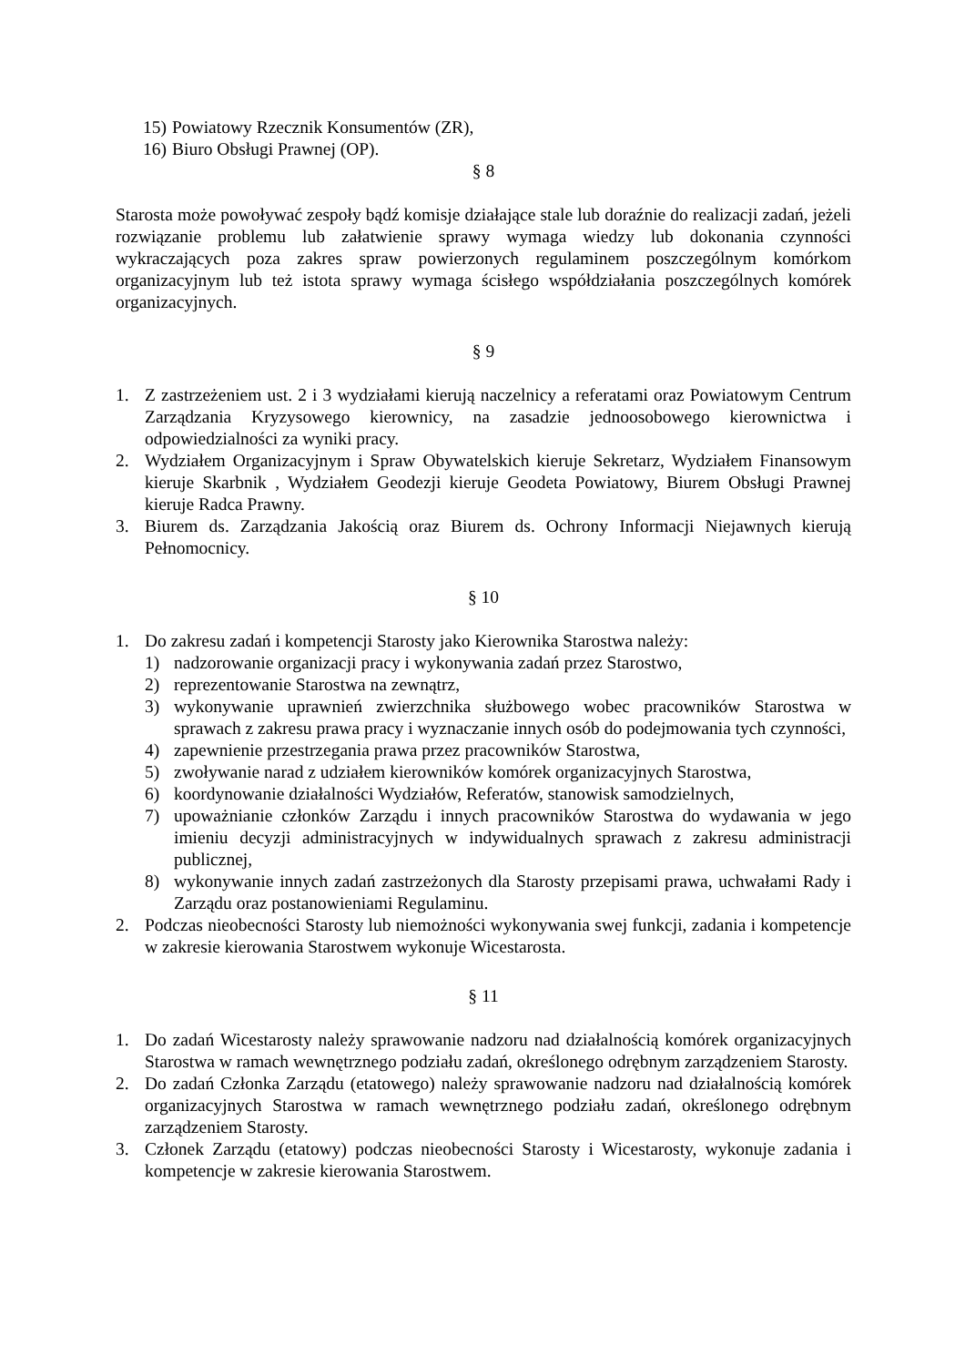15) Powiatowy Rzecznik Konsumentów (ZR),
16) Biuro Obsługi Prawnej (OP).
§ 8
Starosta może powoływać zespoły bądź komisje działające stale lub doraźnie do realizacji zadań, jeżeli rozwiązanie problemu lub załatwienie sprawy wymaga wiedzy lub dokonania czynności wykraczających poza zakres spraw powierzonych regulaminem poszczególnym komórkom organizacyjnym lub też istota sprawy wymaga ścisłego współdziałania poszczególnych komórek organizacyjnych.
§ 9
1. Z zastrzeżeniem ust. 2 i 3 wydziałami kierują naczelnicy a referatami oraz Powiatowym Centrum Zarządzania Kryzysowego kierownicy, na zasadzie jednoosobowego kierownictwa i odpowiedzialności za wyniki pracy.
2. Wydziałem Organizacyjnym i Spraw Obywatelskich kieruje Sekretarz, Wydziałem Finansowym kieruje Skarbnik , Wydziałem Geodezji kieruje Geodeta Powiatowy, Biurem Obsługi Prawnej kieruje Radca Prawny.
3. Biurem ds. Zarządzania Jakością oraz Biurem ds. Ochrony Informacji Niejawnych kierują Pełnomocnicy.
§ 10
1. Do zakresu zadań i kompetencji Starosty jako Kierownika Starostwa należy:
1) nadzorowanie organizacji pracy i wykonywania zadań przez Starostwo,
2) reprezentowanie Starostwa na zewnątrz,
3) wykonywanie uprawnień zwierzchnika służbowego wobec pracowników Starostwa w sprawach z zakresu prawa pracy i wyznaczanie innych osób do podejmowania tych czynności,
4) zapewnienie przestrzegania prawa przez pracowników Starostwa,
5) zwoływanie narad z udziałem kierowników komórek organizacyjnych Starostwa,
6) koordynowanie działalności Wydziałów, Referatów, stanowisk samodzielnych,
7) upoważnianie członków Zarządu i innych pracowników Starostwa do wydawania w jego imieniu decyzji administracyjnych w indywidualnych sprawach z zakresu administracji publicznej,
8) wykonywanie innych zadań zastrzeżonych dla Starosty przepisami prawa, uchwałami Rady i Zarządu oraz postanowieniami Regulaminu.
2. Podczas nieobecności Starosty lub niemożności wykonywania swej funkcji, zadania i kompetencje w zakresie kierowania Starostwem wykonuje Wicestarosta.
§ 11
1. Do zadań Wicestarosty należy sprawowanie nadzoru nad działalnością komórek organizacyjnych Starostwa w ramach wewnętrznego podziału zadań, określonego odrębnym zarządzeniem Starosty.
2. Do zadań Członka Zarządu (etatowego) należy sprawowanie nadzoru nad działalnością komórek organizacyjnych Starostwa w ramach wewnętrznego podziału zadań, określonego odrębnym zarządzeniem Starosty.
3. Członek Zarządu (etatowy) podczas nieobecności Starosty i Wicestarosty, wykonuje zadania i kompetencje w zakresie kierowania Starostwem.